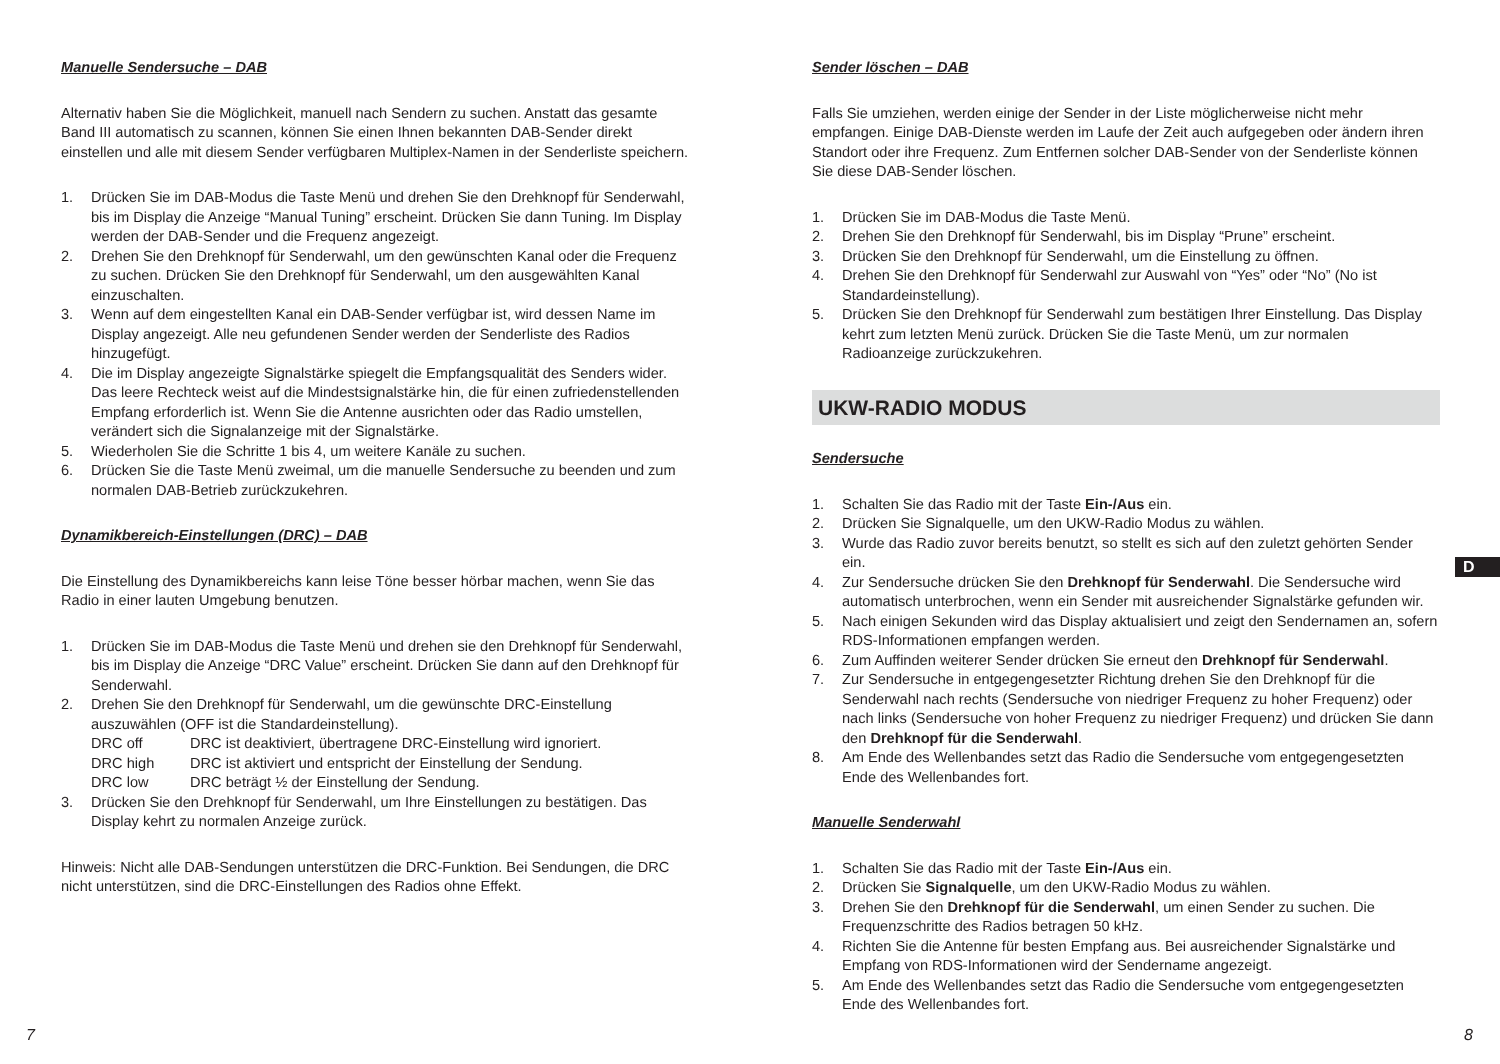Manuelle Sendersuche – DAB
Alternativ haben Sie die Möglichkeit, manuell nach Sendern zu suchen. Anstatt das gesamte Band III automatisch zu scannen, können Sie einen Ihnen bekannten DAB-Sender direkt einstellen und alle mit diesem Sender verfügbaren Multiplex-Namen in der Senderliste speichern.
1. Drücken Sie im DAB-Modus die Taste Menü und drehen Sie den Drehknopf für Senderwahl, bis im Display die Anzeige “Manual Tuning” erscheint. Drücken Sie dann Tuning. Im Display werden der DAB-Sender und die Frequenz angezeigt.
2. Drehen Sie den Drehknopf für Senderwahl, um den gewünschten Kanal oder die Frequenz zu suchen. Drücken Sie den Drehknopf für Senderwahl, um den ausgewählten Kanal einzuschalten.
3. Wenn auf dem eingestellten Kanal ein DAB-Sender verfügbar ist, wird dessen Name im Display angezeigt. Alle neu gefundenen Sender werden der Senderliste des Radios hinzugefügt.
4. Die im Display angezeigte Signalstärke spiegelt die Empfangsqualität des Senders wider. Das leere Rechteck weist auf die Mindestsignalstärke hin, die für einen zufriedenstellenden Empfang erforderlich ist. Wenn Sie die Antenne ausrichten oder das Radio umstellen, verändert sich die Signalanzeige mit der Signalstärke.
5. Wiederholen Sie die Schritte 1 bis 4, um weitere Kanäle zu suchen.
6. Drücken Sie die Taste Menü zweimal, um die manuelle Sendersuche zu beenden und zum normalen DAB-Betrieb zurückzukehren.
Dynamikbereich-Einstellungen (DRC) – DAB
Die Einstellung des Dynamikbereichs kann leise Töne besser hörbar machen, wenn Sie das Radio in einer lauten Umgebung benutzen.
1. Drücken Sie im DAB-Modus die Taste Menü und drehen sie den Drehknopf für Senderwahl, bis im Display die Anzeige “DRC Value” erscheint. Drücken Sie dann auf den Drehknopf für Senderwahl.
2. Drehen Sie den Drehknopf für Senderwahl, um die gewünschte DRC-Einstellung auszuwählen (OFF ist die Standardeinstellung).
DRC off DRC ist deaktiviert, übertragene DRC-Einstellung wird ignoriert.
DRC high DRC ist aktiviert und entspricht der Einstellung der Sendung.
DRC low DRC beträgt ½ der Einstellung der Sendung.
3. Drücken Sie den Drehknopf für Senderwahl, um Ihre Einstellungen zu bestätigen. Das Display kehrt zu normalen Anzeige zurück.
Hinweis: Nicht alle DAB-Sendungen unterstützen die DRC-Funktion. Bei Sendungen, die DRC nicht unterstützen, sind die DRC-Einstellungen des Radios ohne Effekt.
Sender löschen – DAB
Falls Sie umziehen, werden einige der Sender in der Liste möglicherweise nicht mehr empfangen. Einige DAB-Dienste werden im Laufe der Zeit auch aufgegeben oder ändern ihren Standort oder ihre Frequenz. Zum Entfernen solcher DAB-Sender von der Senderliste können Sie diese DAB-Sender löschen.
1. Drücken Sie im DAB-Modus die Taste Menü.
2. Drehen Sie den Drehknopf für Senderwahl, bis im Display “Prune” erscheint.
3. Drücken Sie den Drehknopf für Senderwahl, um die Einstellung zu öffnen.
4. Drehen Sie den Drehknopf für Senderwahl zur Auswahl von “Yes” oder “No” (No ist Standardeinstellung).
5. Drücken Sie den Drehknopf für Senderwahl zum bestätigen Ihrer Einstellung. Das Display kehrt zum letzten Menü zurück. Drücken Sie die Taste Menü, um zur normalen Radioanzeige zurückzukehren.
UKW-RADIO MODUS
Sendersuche
1. Schalten Sie das Radio mit der Taste Ein-/Aus ein.
2. Drücken Sie Signalquelle, um den UKW-Radio Modus zu wählen.
3. Wurde das Radio zuvor bereits benutzt, so stellt es sich auf den zuletzt gehörten Sender ein.
4. Zur Sendersuche drücken Sie den Drehknopf für Senderwahl. Die Sendersuche wird automatisch unterbrochen, wenn ein Sender mit ausreichender Signalstärke gefunden wir.
5. Nach einigen Sekunden wird das Display aktualisiert und zeigt den Sendernamen an, sofern RDS-Informationen empfangen werden.
6. Zum Auffinden weiterer Sender drücken Sie erneut den Drehknopf für Senderwahl.
7. Zur Sendersuche in entgegengesetzter Richtung drehen Sie den Drehknopf für die Senderwahl nach rechts (Sendersuche von niedriger Frequenz zu hoher Frequenz) oder nach links (Sendersuche von hoher Frequenz zu niedriger Frequenz) und drücken Sie dann den Drehknopf für die Senderwahl.
8. Am Ende des Wellenbandes setzt das Radio die Sendersuche vom entgegengesetzten Ende des Wellenbandes fort.
Manuelle Senderwahl
1. Schalten Sie das Radio mit der Taste Ein-/Aus ein.
2. Drücken Sie Signalquelle, um den UKW-Radio Modus zu wählen.
3. Drehen Sie den Drehknopf für die Senderwahl, um einen Sender zu suchen. Die Frequenzschritte des Radios betragen 50 kHz.
4. Richten Sie die Antenne für besten Empfang aus. Bei ausreichender Signalstärke und Empfang von RDS-Informationen wird der Sendername angezeigt.
5. Am Ende des Wellenbandes setzt das Radio die Sendersuche vom entgegengesetzten Ende des Wellenbandes fort.
D
7 8